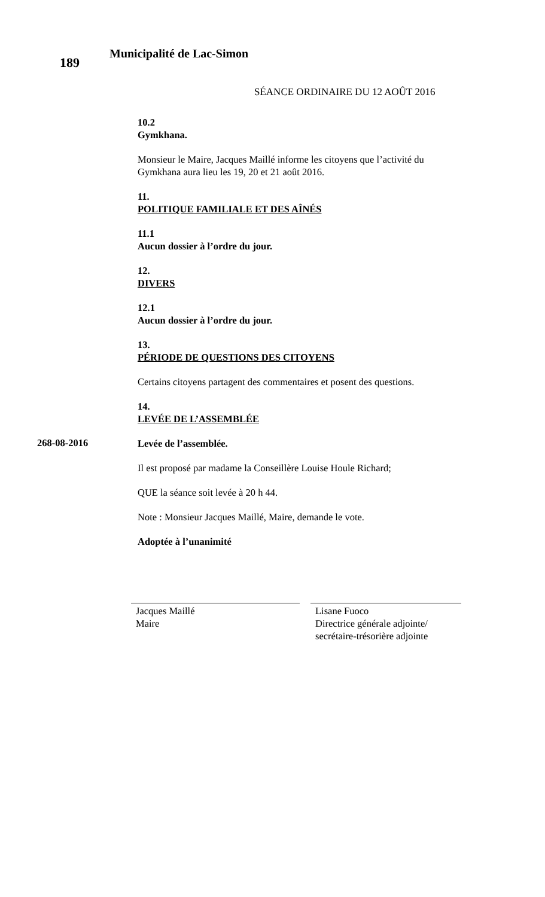189
Municipalité de Lac-Simon
SÉANCE ORDINAIRE DU 12 AOÛT 2016
10.2
Gymkhana.
Monsieur le Maire, Jacques Maillé informe les citoyens que l’activité du Gymkhana aura lieu les 19, 20 et 21 août 2016.
11.
POLITIQUE FAMILIALE ET DES AÎNÉS
11.1
Aucun dossier à l’ordre du jour.
12.
DIVERS
12.1
Aucun dossier à l’ordre du jour.
13.
PÉRIODE DE QUESTIONS DES CITOYENS
Certains citoyens partagent des commentaires et posent des questions.
14.
LEVÉE DE L’ASSEMBLÉE
268-08-2016
Levée de l’assemblée.
Il est proposé par madame la Conseillère Louise Houle Richard;
QUE la séance soit levée à 20 h 44.
Note : Monsieur Jacques Maillé, Maire, demande le vote.
Adoptée à l’unanimité
Jacques Maillé
Maire
Lisane Fuoco
Directrice générale adjointe/
secrétaire-trésorière adjointe